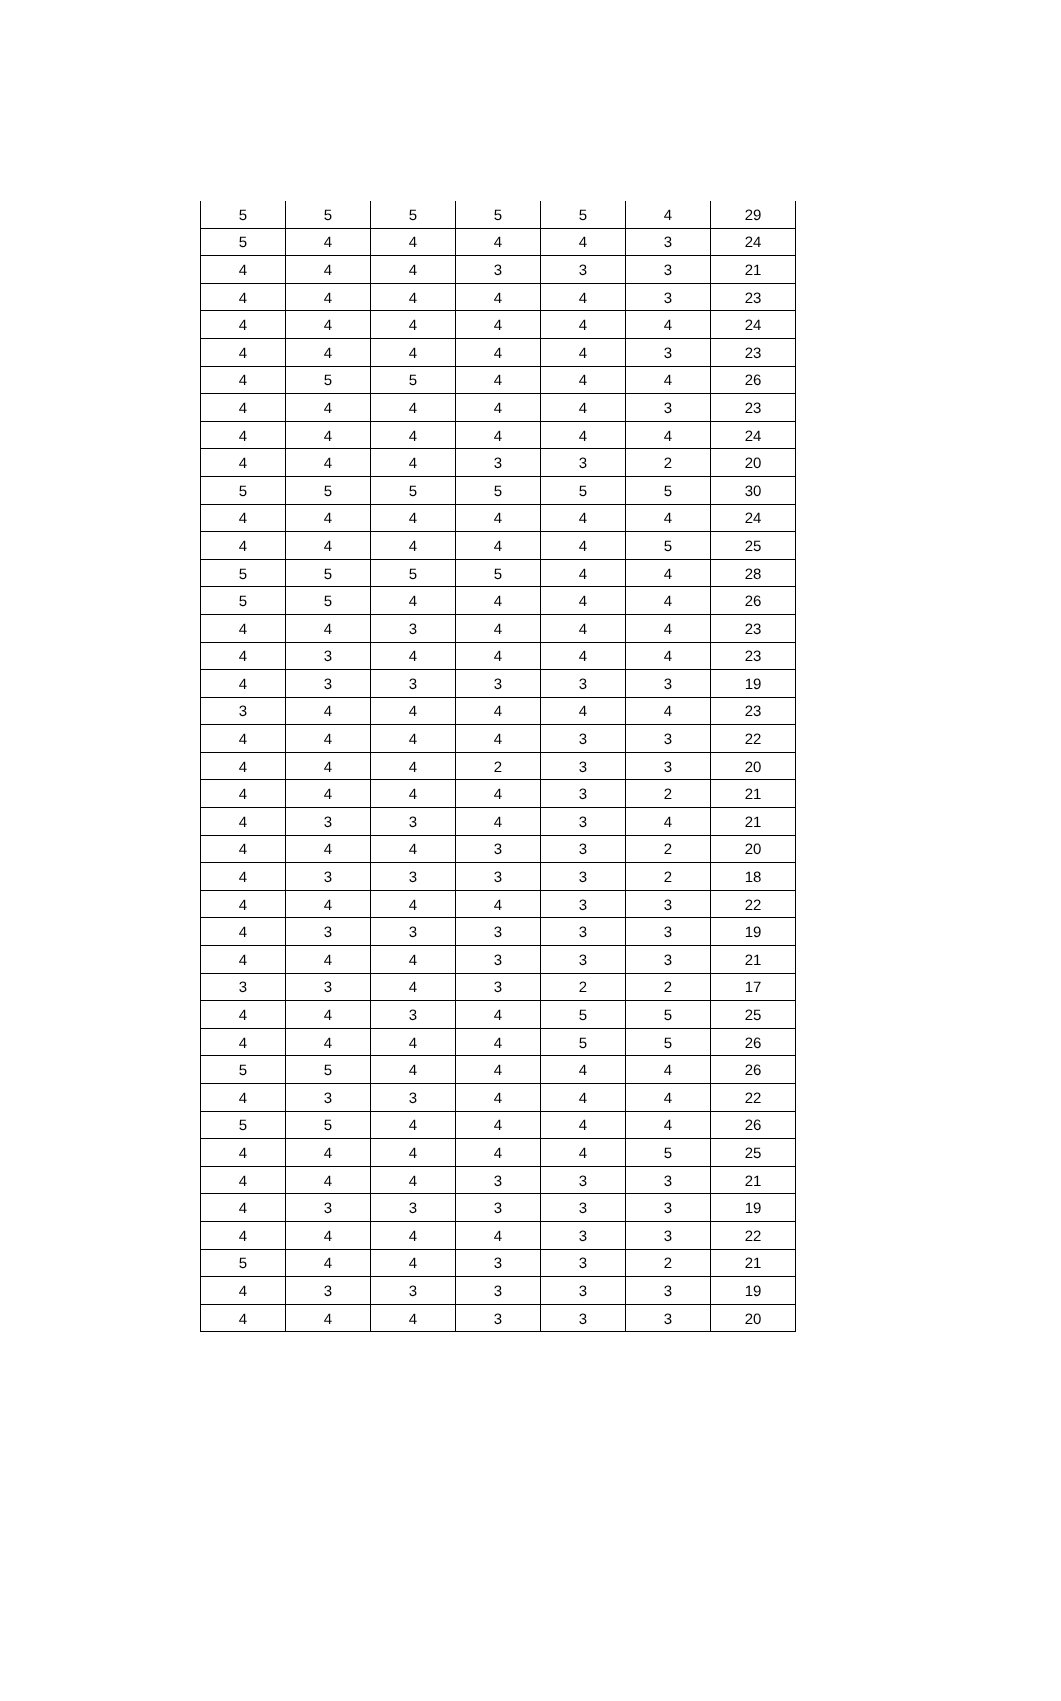| 5 | 5 | 5 | 5 | 5 | 4 | 29 |
| 5 | 4 | 4 | 4 | 4 | 3 | 24 |
| 4 | 4 | 4 | 3 | 3 | 3 | 21 |
| 4 | 4 | 4 | 4 | 4 | 3 | 23 |
| 4 | 4 | 4 | 4 | 4 | 4 | 24 |
| 4 | 4 | 4 | 4 | 4 | 3 | 23 |
| 4 | 5 | 5 | 4 | 4 | 4 | 26 |
| 4 | 4 | 4 | 4 | 4 | 3 | 23 |
| 4 | 4 | 4 | 4 | 4 | 4 | 24 |
| 4 | 4 | 4 | 3 | 3 | 2 | 20 |
| 5 | 5 | 5 | 5 | 5 | 5 | 30 |
| 4 | 4 | 4 | 4 | 4 | 4 | 24 |
| 4 | 4 | 4 | 4 | 4 | 5 | 25 |
| 5 | 5 | 5 | 5 | 4 | 4 | 28 |
| 5 | 5 | 4 | 4 | 4 | 4 | 26 |
| 4 | 4 | 3 | 4 | 4 | 4 | 23 |
| 4 | 3 | 4 | 4 | 4 | 4 | 23 |
| 4 | 3 | 3 | 3 | 3 | 3 | 19 |
| 3 | 4 | 4 | 4 | 4 | 4 | 23 |
| 4 | 4 | 4 | 4 | 3 | 3 | 22 |
| 4 | 4 | 4 | 2 | 3 | 3 | 20 |
| 4 | 4 | 4 | 4 | 3 | 2 | 21 |
| 4 | 3 | 3 | 4 | 3 | 4 | 21 |
| 4 | 4 | 4 | 3 | 3 | 2 | 20 |
| 4 | 3 | 3 | 3 | 3 | 2 | 18 |
| 4 | 4 | 4 | 4 | 3 | 3 | 22 |
| 4 | 3 | 3 | 3 | 3 | 3 | 19 |
| 4 | 4 | 4 | 3 | 3 | 3 | 21 |
| 3 | 3 | 4 | 3 | 2 | 2 | 17 |
| 4 | 4 | 3 | 4 | 5 | 5 | 25 |
| 4 | 4 | 4 | 4 | 5 | 5 | 26 |
| 5 | 5 | 4 | 4 | 4 | 4 | 26 |
| 4 | 3 | 3 | 4 | 4 | 4 | 22 |
| 5 | 5 | 4 | 4 | 4 | 4 | 26 |
| 4 | 4 | 4 | 4 | 4 | 5 | 25 |
| 4 | 4 | 4 | 3 | 3 | 3 | 21 |
| 4 | 3 | 3 | 3 | 3 | 3 | 19 |
| 4 | 4 | 4 | 4 | 3 | 3 | 22 |
| 5 | 4 | 4 | 3 | 3 | 2 | 21 |
| 4 | 3 | 3 | 3 | 3 | 3 | 19 |
| 4 | 4 | 4 | 3 | 3 | 3 | 20 |